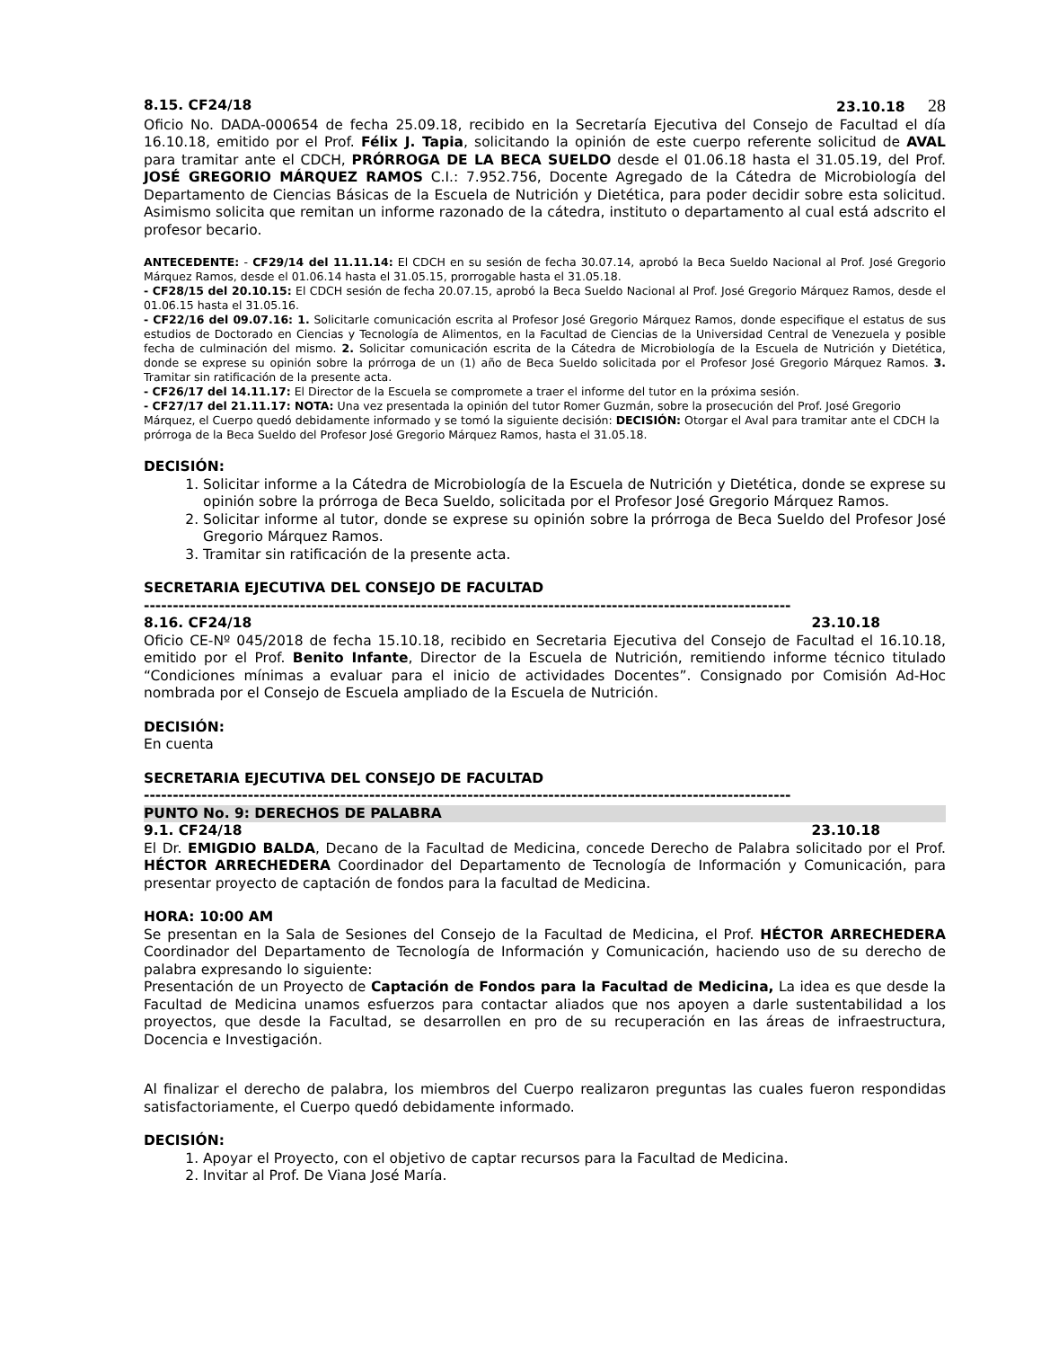8.15. CF24/18 23.10.18 28
Oficio No. DADA-000654 de fecha 25.09.18, recibido en la Secretaría Ejecutiva del Consejo de Facultad el día 16.10.18, emitido por el Prof. Félix J. Tapia, solicitando la opinión de este cuerpo referente solicitud de AVAL para tramitar ante el CDCH, PRÓRROGA DE LA BECA SUELDO desde el 01.06.18 hasta el 31.05.19, del Prof. JOSÉ GREGORIO MÁRQUEZ RAMOS C.I.: 7.952.756, Docente Agregado de la Cátedra de Microbiología del Departamento de Ciencias Básicas de la Escuela de Nutrición y Dietética, para poder decidir sobre esta solicitud. Asimismo solicita que remitan un informe razonado de la cátedra, instituto o departamento al cual está adscrito el profesor becario.
ANTECEDENTE: - CF29/14 del 11.11.14: El CDCH en su sesión de fecha 30.07.14, aprobó la Beca Sueldo Nacional al Prof. José Gregorio Márquez Ramos, desde el 01.06.14 hasta el 31.05.15, prorrogable hasta el 31.05.18.
- CF28/15 del 20.10.15: El CDCH sesión de fecha 20.07.15, aprobó la Beca Sueldo Nacional al Prof. José Gregorio Márquez Ramos, desde el 01.06.15 hasta el 31.05.16.
- CF22/16 del 09.07.16: 1. Solicitarle comunicación escrita al Profesor José Gregorio Márquez Ramos, donde especifique el estatus de sus estudios de Doctorado en Ciencias y Tecnología de Alimentos, en la Facultad de Ciencias de la Universidad Central de Venezuela y posible fecha de culminación del mismo. 2. Solicitar comunicación escrita de la Cátedra de Microbiología de la Escuela de Nutrición y Dietética, donde se exprese su opinión sobre la prórroga de un (1) año de Beca Sueldo solicitada por el Profesor José Gregorio Márquez Ramos. 3. Tramitar sin ratificación de la presente acta.
- CF26/17 del 14.11.17: El Director de la Escuela se compromete a traer el informe del tutor en la próxima sesión.
- CF27/17 del 21.11.17: NOTA: Una vez presentada la opinión del tutor Romer Guzmán, sobre la prosecución del Prof. José Gregorio Márquez, el Cuerpo quedó debidamente informado y se tomó la siguiente decisión: DECISIÓN: Otorgar el Aval para tramitar ante el CDCH la prórroga de la Beca Sueldo del Profesor José Gregorio Márquez Ramos, hasta el 31.05.18.
DECISIÓN:
1. Solicitar informe a la Cátedra de Microbiología de la Escuela de Nutrición y Dietética, donde se exprese su opinión sobre la prórroga de Beca Sueldo, solicitada por el Profesor José Gregorio Márquez Ramos.
2. Solicitar informe al tutor, donde se exprese su opinión sobre la prórroga de Beca Sueldo del Profesor José Gregorio Márquez Ramos.
3. Tramitar sin ratificación de la presente acta.
SECRETARIA EJECUTIVA DEL CONSEJO DE FACULTAD
----------------------------------------------------------------------------------------------------------------
8.16. CF24/18 23.10.18
Oficio CE-Nº 045/2018 de fecha 15.10.18, recibido en Secretaria Ejecutiva del Consejo de Facultad el 16.10.18, emitido por el Prof. Benito Infante, Director de la Escuela de Nutrición, remitiendo informe técnico titulado “Condiciones mínimas a evaluar para el inicio de actividades Docentes”. Consignado por Comisión Ad-Hoc nombrada por el Consejo de Escuela ampliado de la Escuela de Nutrición.
DECISIÓN:
En cuenta
SECRETARIA EJECUTIVA DEL CONSEJO DE FACULTAD
----------------------------------------------------------------------------------------------------------------
PUNTO No. 9: DERECHOS DE PALABRA
9.1. CF24/18 23.10.18
El Dr. EMIGDIO BALDA, Decano de la Facultad de Medicina, concede Derecho de Palabra solicitado por el Prof. HÉCTOR ARRECHEDERA Coordinador del Departamento de Tecnología de Información y Comunicación, para presentar proyecto de captación de fondos para la facultad de Medicina.
HORA: 10:00 AM
Se presentan en la Sala de Sesiones del Consejo de la Facultad de Medicina, el Prof. HÉCTOR ARRECHEDERA Coordinador del Departamento de Tecnología de Información y Comunicación, haciendo uso de su derecho de palabra expresando lo siguiente:
Presentación de un Proyecto de Captación de Fondos para la Facultad de Medicina, La idea es que desde la Facultad de Medicina unamos esfuerzos para contactar aliados que nos apoyen a darle sustentabilidad a los proyectos, que desde la Facultad, se desarrollen en pro de su recuperación en las áreas de infraestructura, Docencia e Investigación.
Al finalizar el derecho de palabra, los miembros del Cuerpo realizaron preguntas las cuales fueron respondidas satisfactoriamente, el Cuerpo quedó debidamente informado.
DECISIÓN:
1. Apoyar el Proyecto, con el objetivo de captar recursos para la Facultad de Medicina.
2. Invitar al Prof. De Viana José María.